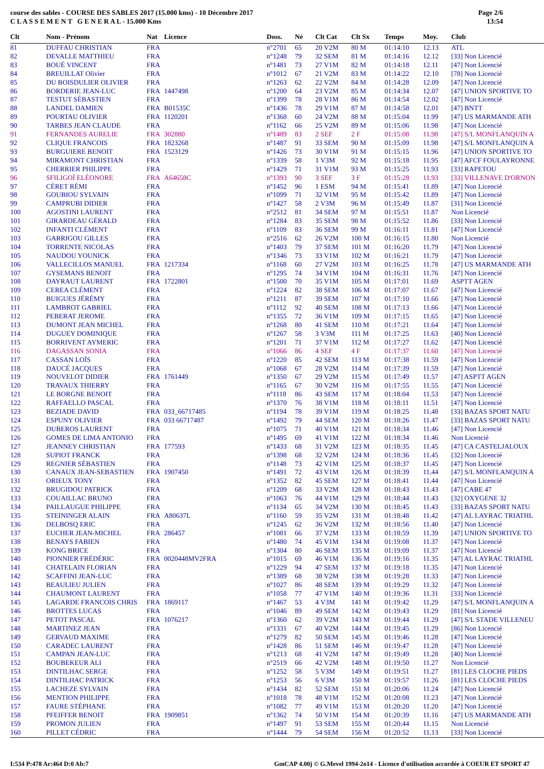course des sables - COURSE DES SABLES 2017 (15.000 kms) - 10 Décembre 2017
C L A S S E M E N T G E N E R A L - 15.000 Kms
Page 2/6
13:54
| Clt | Nom - Prénom | Nat | Licence | Doss. | Né | Clt Cat | Clt Sx | Temps | Moy. | Club |
| --- | --- | --- | --- | --- | --- | --- | --- | --- | --- | --- |
| 81 | DUFFAU CHRISTIAN | FRA | | n°2701 | 65 | 20 V2M | 80 M | 01:14:10 | 12.13 | ATL |
| 82 | DEVALLE MATTHIEU | FRA | | n°1248 | 79 | 32 SEM | 81 M | 01:14:16 | 12.12 | [33] Non Licencié |
| 83 | BOUÉ VINCENT | FRA | | n°1481 | 73 | 27 V1M | 82 M | 01:14:18 | 12.11 | [47] Non Licencié |
| 84 | BREUILLAT Olivier | FRA | | n°1012 | 67 | 21 V2M | 83 M | 01:14:22 | 12.10 | [78] Non Licencié |
| 85 | DU BOISDULIER OLIVIER | FRA | | n°1263 | 62 | 22 V2M | 84 M | 01:14:28 | 12.09 | [47] Non Licencié |
| 86 | BORDERIE JEAN-LUC | FRA | 1447498 | n°1200 | 64 | 23 V2M | 85 M | 01:14:34 | 12.07 | [47] UNION SPORTIVE TO |
| 87 | TESTUT SÉBASTIEN | FRA | | n°1399 | 78 | 28 V1M | 86 M | 01:14:54 | 12.02 | [47] Non Licencié |
| 88 | LANDEL DAMIEN | FRA | B01535C | n°1436 | 78 | 29 V1M | 87 M | 01:14:58 | 12.01 | [47] BNTT |
| 89 | POURTAU OLIVIER | FRA | 1120201 | n°1368 | 60 | 24 V2M | 88 M | 01:15:04 | 11.99 | [47] US MARMANDE ATH |
| 90 | TARBES JEAN CLAUDE | FRA | | n°1162 | 66 | 25 V2M | 89 M | 01:15:06 | 11.98 | [47] Non Licencié |
| 91 | FERNANDES AURELIE | FRA | 302880 | n°1489 | 83 | 2 SEF | 2 F | 01:15:08 | 11.98 | [47] S/L MONFLANQUIN A |
| 92 | CLIQUE FRANCOIS | FRA | 1823268 | n°1487 | 91 | 33 SEM | 90 M | 01:15:09 | 11.98 | [47] S/L MONFLANQUIN A |
| 93 | BURGUIERE BENOIT | FRA | 1523129 | n°1426 | 73 | 30 V1M | 91 M | 01:15:15 | 11.96 | [47] UNION SPORTIVE TO |
| 94 | MIRAMONT CHRISTIAN | FRA | | n°1339 | 58 | 1 V3M | 92 M | 01:15:18 | 11.95 | [47] AFCF FOULAYRONNE |
| 95 | CHERRIER PHILIPPE | FRA | | n°1429 | 71 | 31 V1M | 93 M | 01:15:25 | 11.93 | [33] RAPETOU |
| 96 | SFILIGOÏ ELÉONORE | FRA | A64658C | n°1393 | 90 | 3 SEF | 3 F | 01:15:28 | 11.93 | [33] VILLENAVE D'ORNON |
| 97 | CÉRET RÉMI | FRA | | n°1452 | 96 | 1 ESM | 94 M | 01:15:41 | 11.89 | [47] Non Licencié |
| 98 | GOUBIOU SYLVAIN | FRA | | n°1099 | 71 | 32 V1M | 95 M | 01:15:42 | 11.89 | [47] Non Licencié |
| 99 | CAMPRUBI DIDIER | FRA | | n°1427 | 58 | 2 V3M | 96 M | 01:15:49 | 11.87 | [31] Non Licencié |
| 100 | AGOSTINI LAURENT | FRA | | n°2512 | 81 | 34 SEM | 97 M | 01:15:51 | 11.87 | Non Licencié |
| 101 | GIRARDEAU GÉRALD | FRA | | n°1284 | 83 | 35 SEM | 98 M | 01:15:52 | 11.86 | [33] Non Licencié |
| 102 | INFANTI CLÉMENT | FRA | | n°1109 | 83 | 36 SEM | 99 M | 01:16:11 | 11.81 | [47] Non Licencié |
| 103 | GARRIGOU GILLES | FRA | | n°2516 | 62 | 26 V2M | 100 M | 01:16:15 | 11.80 | Non Licencié |
| 104 | TORRENTE NICOLAS | FRA | | n°1403 | 79 | 37 SEM | 101 M | 01:16:20 | 11.79 | [47] Non Licencié |
| 105 | NAUDOU YOUNICK | FRA | | n°1346 | 73 | 33 V1M | 102 M | 01:16:21 | 11.79 | [47] Non Licencié |
| 106 | VALLECILLOS MANUEL | FRA | 1217334 | n°1168 | 60 | 27 V2M | 103 M | 01:16:25 | 11.78 | [47] US MARMANDE ATH |
| 107 | GYSEMANS BENOIT | FRA | | n°1295 | 74 | 34 V1M | 104 M | 01:16:31 | 11.76 | [47] Non Licencié |
| 108 | DAYRAUT LAURENT | FRA | 1722801 | n°1500 | 70 | 35 V1M | 105 M | 01:17:01 | 11.69 | ASPTT AGEN |
| 109 | CEREA CLÉMENT | FRA | | n°1224 | 82 | 38 SEM | 106 M | 01:17:07 | 11.67 | [47] Non Licencié |
| 110 | BUIGUES JÉRÉMY | FRA | | n°1211 | 87 | 39 SEM | 107 M | 01:17:10 | 11.66 | [47] Non Licencié |
| 111 | LAMBROT GABRIEL | FRA | | n°1112 | 92 | 40 SEM | 108 M | 01:17:13 | 11.66 | [47] Non Licencié |
| 112 | PEBERAT JEROME | FRA | | n°1355 | 72 | 36 V1M | 109 M | 01:17:15 | 11.65 | [47] Non Licencié |
| 113 | DUMONT JEAN MICHEL | FRA | | n°1268 | 80 | 41 SEM | 110 M | 01:17:21 | 11.64 | [47] Non Licencié |
| 114 | DUGUEY DOMINIQUE | FRA | | n°1267 | 58 | 3 V3M | 111 M | 01:17:25 | 11.63 | [40] Non Licencié |
| 115 | BORRIVENT AYMERIC | FRA | | n°1201 | 71 | 37 V1M | 112 M | 01:17:27 | 11.62 | [47] Non Licencié |
| 116 | DAGASSAN SONIA | FRA | | n°1066 | 86 | 4 SEF | 4 F | 01:17:37 | 11.60 | [47] Non Licencié |
| 117 | CASSAN LOÏS | FRA | | n°1220 | 85 | 42 SEM | 113 M | 01:17:38 | 11.59 | [47] Non Licencié |
| 118 | DAUCÉ JACQUES | FRA | | n°1068 | 67 | 28 V2M | 114 M | 01:17:39 | 11.59 | [47] Non Licencié |
| 119 | NOUVELOT DIDIER | FRA | 1761449 | n°1350 | 67 | 29 V2M | 115 M | 01:17:49 | 11.57 | [47] ASPTT AGEN |
| 120 | TRAVAUX THIERRY | FRA | | n°1165 | 67 | 30 V2M | 116 M | 01:17:55 | 11.55 | [47] Non Licencié |
| 121 | LE BORGNE BENOIT | FRA | | n°1118 | 86 | 43 SEM | 117 M | 01:18:04 | 11.53 | [47] Non Licencié |
| 122 | RAFFAELLO PASCAL | FRA | | n°1370 | 76 | 38 V1M | 118 M | 01:18:11 | 11.51 | [47] Non Licencié |
| 123 | BEZIADE DAVID | FRA | 033_66717485 | n°1194 | 78 | 39 V1M | 119 M | 01:18:25 | 11.48 | [33] BAZAS SPORT NATU |
| 124 | ESPUNY OLIVIER | FRA | 033 66717487 | n°1492 | 79 | 44 SEM | 120 M | 01:18:26 | 11.47 | [33] BAZAS SPORT NATU |
| 125 | DUBEROS LAURENT | FRA | | n°1075 | 71 | 40 V1M | 121 M | 01:18:34 | 11.46 | [47] Non Licencié |
| 126 | GOMES DE LIMA ANTONIO | FRA | | n°1495 | 69 | 41 V1M | 122 M | 01:18:34 | 11.46 | Non Licencié |
| 127 | JEANNEY CHRISTIAN | FRA | 177593 | n°1433 | 68 | 31 V2M | 123 M | 01:18:35 | 11.45 | [47] CA CASTELJALOUX |
| 128 | SUPIOT FRANCK | FRA | | n°1398 | 68 | 32 V2M | 124 M | 01:18:36 | 11.45 | [32] Non Licencié |
| 129 | REGNIER SÉBASTIEN | FRA | | n°1148 | 73 | 42 V1M | 125 M | 01:18:37 | 11.45 | [47] Non Licencié |
| 130 | CANAUX JEAN-SEBASTIEN | FRA | 1907450 | n°1491 | 72 | 43 V1M | 126 M | 01:18:39 | 11.44 | [47] S/L MONFLANQUIN A |
| 131 | ORIEUX TONY | FRA | | n°1352 | 82 | 45 SEM | 127 M | 01:18:41 | 11.44 | [47] Non Licencié |
| 132 | BRUGIDOU PATRICK | FRA | | n°1209 | 68 | 33 V2M | 128 M | 01:18:43 | 11.43 | [47] CABE 47 |
| 133 | COUAILLAC BRUNO | FRA | | n°1063 | 76 | 44 V1M | 129 M | 01:18:44 | 11.43 | [32] OXYGENE 32 |
| 134 | PAILLAUGUE PHILIPPE | FRA | | n°1134 | 65 | 34 V2M | 130 M | 01:18:45 | 11.43 | [33] BAZAS SPORT NATU |
| 135 | STEININGER ALAIN | FRA | A80637L | n°1160 | 59 | 35 V2M | 131 M | 01:18:48 | 11.42 | [47] AL LAYRAC TRIATHL |
| 136 | DELBOSQ ERIC | FRA | | n°1245 | 62 | 36 V2M | 132 M | 01:18:56 | 11.40 | [47] Non Licencié |
| 137 | EUCHER JEAN-MICHEL | FRA | 286457 | n°1081 | 66 | 37 V2M | 133 M | 01:18:59 | 11.39 | [47] UNION SPORTIVE TO |
| 138 | BENAYS FABIEN | FRA | | n°1480 | 74 | 45 V1M | 134 M | 01:19:08 | 11.37 | [47] Non Licencié |
| 139 | KONG BRICE | FRA | | n°1304 | 80 | 46 SEM | 135 M | 01:19:09 | 11.37 | [47] Non Licencié |
| 140 | PIONNIER FRÉDÉRIC | FRA | 0020448MV2FRA | n°1015 | 69 | 46 V1M | 136 M | 01:19:16 | 11.35 | [47] AL LAYRAC TRIATHL |
| 141 | CHATELAIN FLORIAN | FRA | | n°1229 | 94 | 47 SEM | 137 M | 01:19:18 | 11.35 | [47] Non Licencié |
| 142 | SCAFFINI JEAN-LUC | FRA | | n°1389 | 68 | 38 V2M | 138 M | 01:19:28 | 11.33 | [47] Non Licencié |
| 143 | BEAULIEU JULIEN | FRA | | n°1027 | 86 | 48 SEM | 139 M | 01:19:29 | 11.32 | [47] Non Licencié |
| 144 | CHAUMONT LAURENT | FRA | | n°1058 | 77 | 47 V1M | 140 M | 01:19:36 | 11.31 | [33] Non Licencié |
| 145 | LAGARDE FRANCOIS CHRIS | FRA | 1869117 | n°1467 | 53 | 4 V3M | 141 M | 01:19:42 | 11.29 | [47] S/L MONFLANQUIN A |
| 146 | BROTTES LUCAS | FRA | | n°1046 | 89 | 49 SEM | 142 M | 01:19:43 | 11.29 | [81] Non Licencié |
| 147 | PETOT PASCAL | FRA | 1076217 | n°1360 | 62 | 39 V2M | 143 M | 01:19:44 | 11.29 | [47] S/L STADE VILLENEU |
| 148 | MARTINEZ JEAN | FRA | | n°1331 | 67 | 40 V2M | 144 M | 01:19:45 | 11.29 | [86] Non Licencié |
| 149 | GERVAUD MAXIME | FRA | | n°1279 | 82 | 50 SEM | 145 M | 01:19:46 | 11.28 | [47] Non Licencié |
| 150 | CARADEC LAURENT | FRA | | n°1428 | 86 | 51 SEM | 146 M | 01:19:47 | 11.28 | [47] Non Licencié |
| 151 | CAMPAN JEAN-LUC | FRA | | n°1213 | 68 | 41 V2M | 147 M | 01:19:49 | 11.28 | [40] Non Licencié |
| 152 | BOUBEKEUR ALI | FRA | | n°2519 | 66 | 42 V2M | 148 M | 01:19:50 | 11.27 | Non Licencié |
| 153 | DINTILHAC SERGE | FRA | | n°1252 | 58 | 5 V3M | 149 M | 01:19:51 | 11.27 | [81] LES CLOCHE PIEDS |
| 154 | DINTILHAC PATRICK | FRA | | n°1253 | 56 | 6 V3M | 150 M | 01:19:57 | 11.26 | [81] LES CLOCHE PIEDS |
| 155 | LACHEZE SYLVAIN | FRA | | n°1434 | 82 | 52 SEM | 151 M | 01:20:06 | 11.24 | [47] Non Licencié |
| 156 | MENTION PHILIPPE | FRA | | n°1018 | 78 | 48 V1M | 152 M | 01:20:08 | 11.23 | [47] Non Licencié |
| 157 | FAURE STÉPHANE | FRA | | n°1082 | 77 | 49 V1M | 153 M | 01:20:20 | 11.20 | [47] Non Licencié |
| 158 | PFEIFFER BENOIT | FRA | 1909851 | n°1362 | 74 | 50 V1M | 154 M | 01:20:39 | 11.16 | [47] US MARMANDE ATH |
| 159 | PROMON JULIEN | FRA | | n°1497 | 91 | 53 SEM | 155 M | 01:20:44 | 11.15 | Non Licencié |
| 160 | PILLET CÉDRIC | FRA | | n°1444 | 79 | 54 SEM | 156 M | 01:20:52 | 11.13 | [33] Non Licencié |
I:534 P:478 Ar:464 D:0 Ab:7 GmCAP 4.00j © G.Mevel 1994-2o14 - Licence d'utilisation accordée à COEUR ET SPORT 47